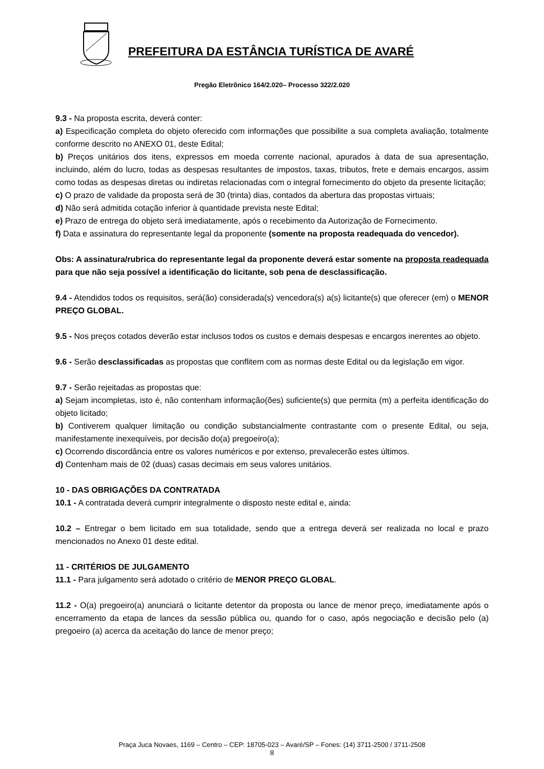PREFEITURA DA ESTÂNCIA TURÍSTICA DE AVARÉ
Pregão Eletrônico 164/2.020– Processo 322/2.020
9.3 - Na proposta escrita, deverá conter:
a) Especificação completa do objeto oferecido com informações que possibilite a sua completa avaliação, totalmente conforme descrito no ANEXO 01, deste Edital;
b) Preços unitários dos itens, expressos em moeda corrente nacional, apurados à data de sua apresentação, incluindo, além do lucro, todas as despesas resultantes de impostos, taxas, tributos, frete e demais encargos, assim como todas as despesas diretas ou indiretas relacionadas com o integral fornecimento do objeto da presente licitação;
c) O prazo de validade da proposta será de 30 (trinta) dias, contados da abertura das propostas virtuais;
d) Não será admitida cotação inferior à quantidade prevista neste Edital;
e) Prazo de entrega do objeto será imediatamente, após o recebimento da Autorização de Fornecimento.
f) Data e assinatura do representante legal da proponente (somente na proposta readequada do vencedor).
Obs: A assinatura/rubrica do representante legal da proponente deverá estar somente na proposta readequada para que não seja possível a identificação do licitante, sob pena de desclassificação.
9.4 - Atendidos todos os requisitos, será(ão) considerada(s) vencedora(s) a(s) licitante(s) que oferecer (em) o MENOR PREÇO GLOBAL.
9.5 - Nos preços cotados deverão estar inclusos todos os custos e demais despesas e encargos inerentes ao objeto.
9.6 - Serão desclassificadas as propostas que conflitem com as normas deste Edital ou da legislação em vigor.
9.7 - Serão rejeitadas as propostas que:
a) Sejam incompletas, isto é, não contenham informação(ões) suficiente(s) que permita (m) a perfeita identificação do objeto licitado;
b) Contiverem qualquer limitação ou condição substancialmente contrastante com o presente Edital, ou seja, manifestamente inexequíveis, por decisão do(a) pregoeiro(a);
c) Ocorrendo discordância entre os valores numéricos e por extenso, prevalecerão estes últimos.
d) Contenham mais de 02 (duas) casas decimais em seus valores unitários.
10 - DAS OBRIGAÇÕES DA CONTRATADA
10.1 - A contratada deverá cumprir integralmente o disposto neste edital e, ainda:
10.2 – Entregar o bem licitado em sua totalidade, sendo que a entrega deverá ser realizada no local e prazo mencionados no Anexo 01 deste edital.
11 - CRITÉRIOS DE JULGAMENTO
11.1 - Para julgamento será adotado o critério de MENOR PREÇO GLOBAL.
11.2 - O(a) pregoeiro(a) anunciará o licitante detentor da proposta ou lance de menor preço, imediatamente após o encerramento da etapa de lances da sessão pública ou, quando for o caso, após negociação e decisão pelo (a) pregoeiro (a) acerca da aceitação do lance de menor preço;
Praça Juca Novaes, 1169 – Centro – CEP: 18705-023 – Avaré/SP – Fones: (14) 3711-2500 / 3711-2508
8